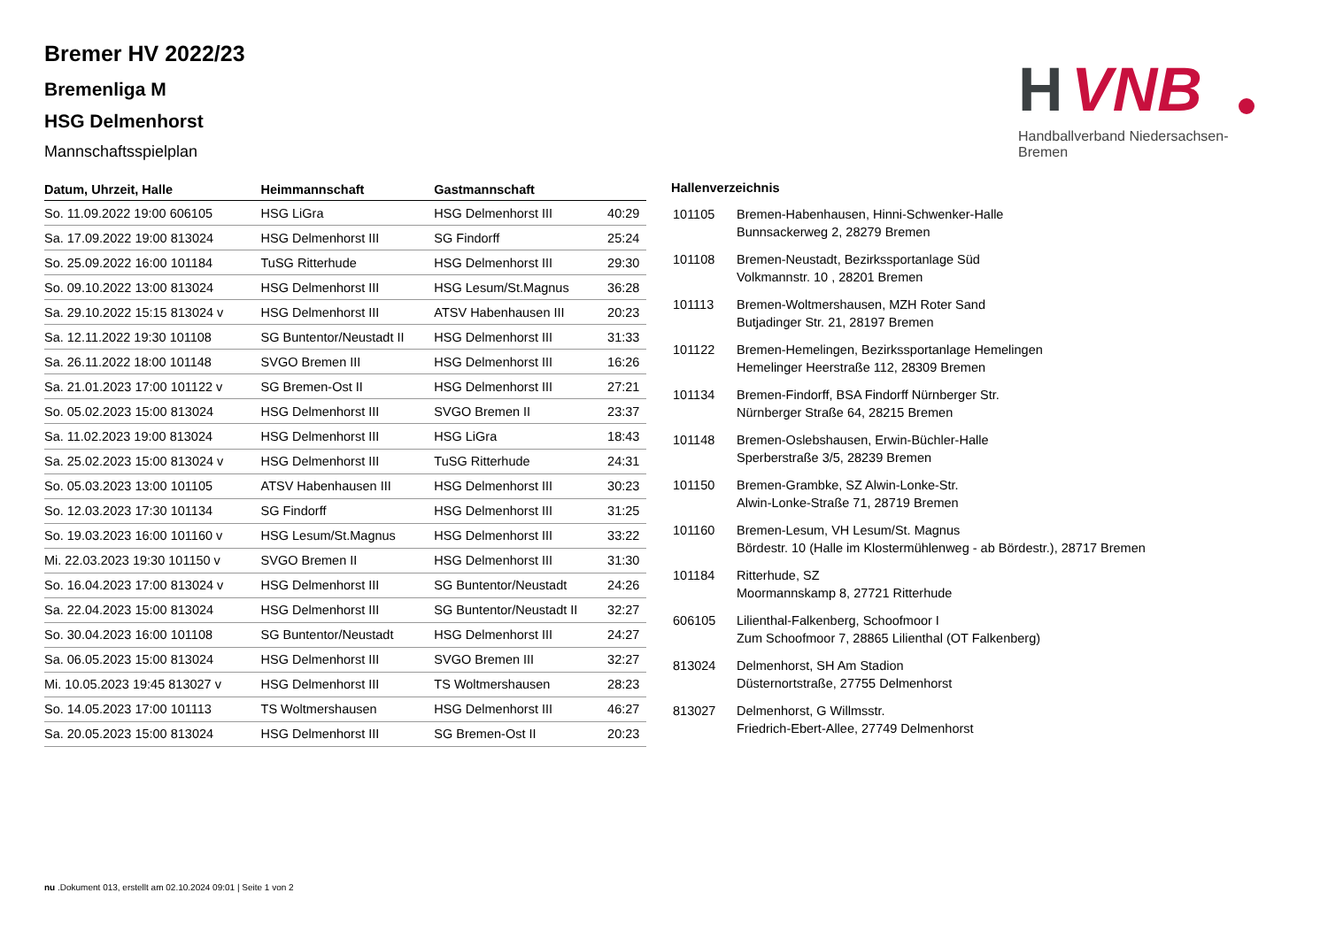H
VNB
Handballverband Niedersachsen-Bremen
Bremer HV 2022/23
Bremenliga M
HSG Delmenhorst
Mannschaftsspielplan
| Datum, Uhrzeit, Halle | Heimmannschaft | Gastmannschaft | |
| --- | --- | --- | --- |
| So. 11.09.2022 19:00 606105 | HSG LiGra | HSG Delmenhorst III | 40:29 |
| Sa. 17.09.2022 19:00 813024 | HSG Delmenhorst III | SG Findorff | 25:24 |
| So. 25.09.2022 16:00 101184 | TuSG Ritterhude | HSG Delmenhorst III | 29:30 |
| So. 09.10.2022 13:00 813024 | HSG Delmenhorst III | HSG Lesum/St.Magnus | 36:28 |
| Sa. 29.10.2022 15:15 813024 v | HSG Delmenhorst III | ATSV Habenhausen III | 20:23 |
| Sa. 12.11.2022 19:30 101108 | SG Buntentor/Neustadt II | HSG Delmenhorst III | 31:33 |
| Sa. 26.11.2022 18:00 101148 | SVGO Bremen III | HSG Delmenhorst III | 16:26 |
| Sa. 21.01.2023 17:00 101122 v | SG Bremen-Ost II | HSG Delmenhorst III | 27:21 |
| So. 05.02.2023 15:00 813024 | HSG Delmenhorst III | SVGO Bremen II | 23:37 |
| Sa. 11.02.2023 19:00 813024 | HSG Delmenhorst III | HSG LiGra | 18:43 |
| Sa. 25.02.2023 15:00 813024 v | HSG Delmenhorst III | TuSG Ritterhude | 24:31 |
| So. 05.03.2023 13:00 101105 | ATSV Habenhausen III | HSG Delmenhorst III | 30:23 |
| So. 12.03.2023 17:30 101134 | SG Findorff | HSG Delmenhorst III | 31:25 |
| So. 19.03.2023 16:00 101160 v | HSG Lesum/St.Magnus | HSG Delmenhorst III | 33:22 |
| Mi. 22.03.2023 19:30 101150 v | SVGO Bremen II | HSG Delmenhorst III | 31:30 |
| So. 16.04.2023 17:00 813024 v | HSG Delmenhorst III | SG Buntentor/Neustadt | 24:26 |
| Sa. 22.04.2023 15:00 813024 | HSG Delmenhorst III | SG Buntentor/Neustadt II | 32:27 |
| So. 30.04.2023 16:00 101108 | SG Buntentor/Neustadt | HSG Delmenhorst III | 24:27 |
| Sa. 06.05.2023 15:00 813024 | HSG Delmenhorst III | SVGO Bremen III | 32:27 |
| Mi. 10.05.2023 19:45 813027 v | HSG Delmenhorst III | TS Woltmershausen | 28:23 |
| So. 14.05.2023 17:00 101113 | TS Woltmershausen | HSG Delmenhorst III | 46:27 |
| Sa. 20.05.2023 15:00 813024 | HSG Delmenhorst III | SG Bremen-Ost II | 20:23 |
Hallenverzeichnis
| 101105 | Bremen-Habenhausen, Hinni-Schwenker-Halle Bunnsackerweg 2, 28279 Bremen |
| 101108 | Bremen-Neustadt, Bezirkssportanlage Süd Volkmannstr. 10 , 28201 Bremen |
| 101113 | Bremen-Woltmershausen, MZH Roter Sand Butjadinger Str. 21, 28197 Bremen |
| 101122 | Bremen-Hemelingen, Bezirkssportanlage Hemelingen Hemelinger Heerstraße 112, 28309 Bremen |
| 101134 | Bremen-Findorff, BSA Findorff Nürnberger Str. Nürnberger Straße 64, 28215 Bremen |
| 101148 | Bremen-Oslebshausen, Erwin-Büchler-Halle Sperberstraße 3/5, 28239 Bremen |
| 101150 | Bremen-Grambke, SZ Alwin-Lonke-Str. Alwin-Lonke-Straße 71, 28719 Bremen |
| 101160 | Bremen-Lesum, VH Lesum/St. Magnus Bördestr. 10 (Halle im Klostermühlenweg - ab Bördestr.), 28717 Bremen |
| 101184 | Ritterhude, SZ Moormannskamp 8, 27721 Ritterhude |
| 606105 | Lilienthal-Falkenberg, Schoofmoor I Zum Schoofmoor 7, 28865 Lilienthal (OT Falkenberg) |
| 813024 | Delmenhorst, SH Am Stadion Düsternortstraße, 27755 Delmenhorst |
| 813027 | Delmenhorst, G Willmsstr. Friedrich-Ebert-Allee, 27749 Delmenhorst |
nu .Dokument 013, erstellt am 02.10.2024 09:01 | Seite 1 von 2